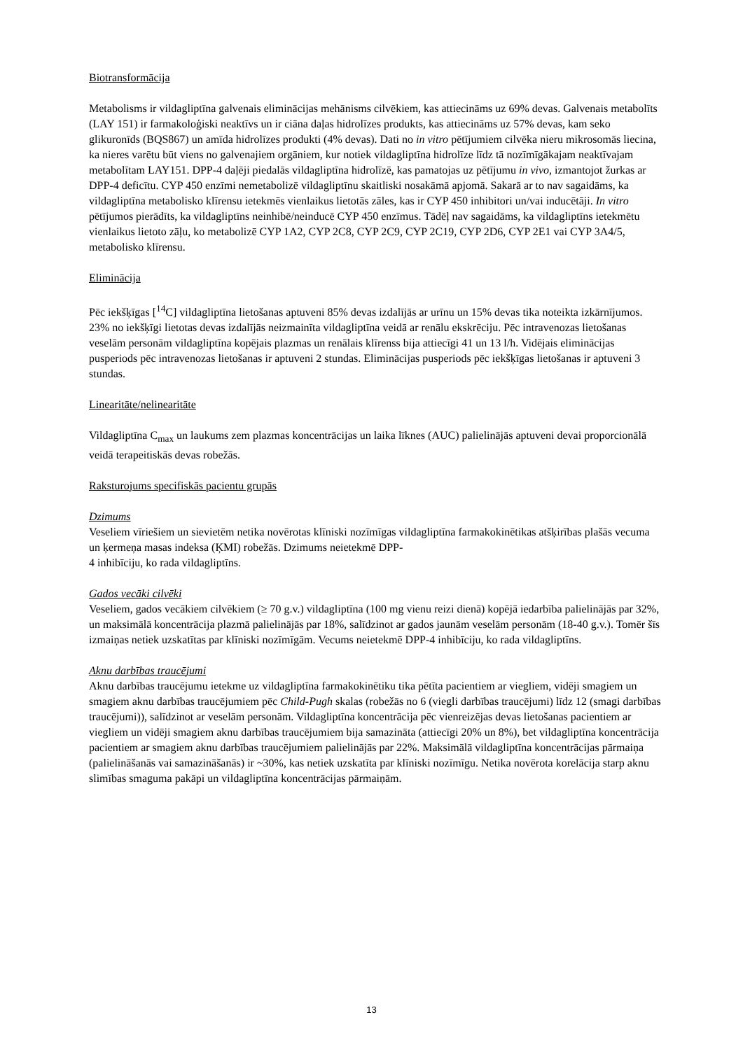Biotransformācija
Metabolisms ir vildagliptīna galvenais eliminācijas mehānisms cilvēkiem, kas attiecināms uz 69% devas. Galvenais metabolīts (LAY 151) ir farmakoloģiski neaktīvs un ir ciāna daļas hidrolīzes produkts, kas attiecināms uz 57% devas, kam seko glikuronīds (BQS867) un amīda hidrolīzes produkti (4% devas). Dati no in vitro pētījumiem cilvēka nieru mikrosomās liecina, ka nieres varētu būt viens no galvenajiem orgāniem, kur notiek vildagliptīna hidrolīze līdz tā nozīmīgākajam neaktīvajam metabolītam LAY151. DPP-4 daļēji piedalās vildagliptīna hidrolīzē, kas pamatojas uz pētījumu in vivo, izmantojot žurkas ar DPP-4 deficītu. CYP 450 enzīmi nemetabolizē vildagliptīnu skaitliski nosakāmā apjomā. Sakarā ar to nav sagaidāms, ka vildagliptīna metabolisko klīrensu ietekmēs vienlaikus lietotās zāles, kas ir CYP 450 inhibitori un/vai inducētāji. In vitro pētījumos pierādīts, ka vildagliptīns neinhibē/neinducē CYP 450 enzīmus. Tādēļ nav sagaidāms, ka vildagliptīns ietekmētu vienlaikus lietoto zāļu, ko metabolizē CYP 1A2, CYP 2C8, CYP 2C9, CYP 2C19, CYP 2D6, CYP 2E1 vai CYP 3A4/5, metabolisko klīrensu.
Eliminācija
Pēc iekšķīgas [<sup>14</sup>C] vildagliptīna lietošanas aptuveni 85% devas izdalījās ar urīnu un 15% devas tika noteikta izkārnījumos. 23% no iekšķīgi lietotas devas izdalījās neizmainīta vildagliptīna veidā ar renālu ekskrēciju. Pēc intravenozas lietošanas veselām personām vildagliptīna kopējais plazmas un renālais klīrenss bija attiecīgi 41 un 13 l/h. Vidējais eliminācijas pusperiods pēc intravenozas lietošanas ir aptuveni 2 stundas. Eliminācijas pusperiods pēc iekšķīgas lietošanas ir aptuveni 3 stundas.
Linearitāte/nelinearitāte
Vildagliptīna C<sub>max</sub> un laukums zem plazmas koncentrācijas un laika līknes (AUC) palielinājās aptuveni devai proporcionālā veidā terapeitiskās devas robežās.
Raksturojums specifiskās pacientu grupās
Dzimums
Veseliem vīriešiem un sievietēm netika novērotas klīniski nozīmīgas vildagliptīna farmakokinētikas atšķirības plašās vecuma un ķermeņa masas indeksa (ĶMI) robežās. Dzimums neietekmē DPP-
4 inhibīciju, ko rada vildagliptīns.
Gados vecāki cilvēki
Veseliem, gados vecākiem cilvēkiem (≥ 70 g.v.) vildagliptīna (100 mg vienu reizi dienā) kopējā iedarbība palielinājās par 32%, un maksimālā koncentrācija plazmā palielinājās par 18%, salīdzinot ar gados jaunām veselām personām (18-40 g.v.). Tomēr šīs izmaiņas netiek uzskatītas par klīniski nozīmīgām. Vecums neietekmē DPP-4 inhibīciju, ko rada vildagliptīns.
Aknu darbības traucējumi
Aknu darbības traucējumu ietekme uz vildagliptīna farmakokinētiku tika pētīta pacientiem ar viegliem, vidēji smagiem un smagiem aknu darbības traucējumiem pēc Child-Pugh skalas (robežās no 6 (viegli darbības traucējumi) līdz 12 (smagi darbības traucējumi)), salīdzinot ar veselām personām. Vildagliptīna koncentrācija pēc vienreizējas devas lietošanas pacientiem ar viegliem un vidēji smagiem aknu darbības traucējumiem bija samazināta (attiecīgi 20% un 8%), bet vildagliptīna koncentrācija pacientiem ar smagiem aknu darbības traucējumiem palielinājās par 22%. Maksimālā vildagliptīna koncentrācijas pārmaiņa (palielināšanās vai samazināšanās) ir ~30%, kas netiek uzskatīta par klīniski nozīmīgu. Netika novērota korelācija starp aknu slimības smaguma pakāpi un vildagliptīna koncentrācijas pārmaiņām.
13